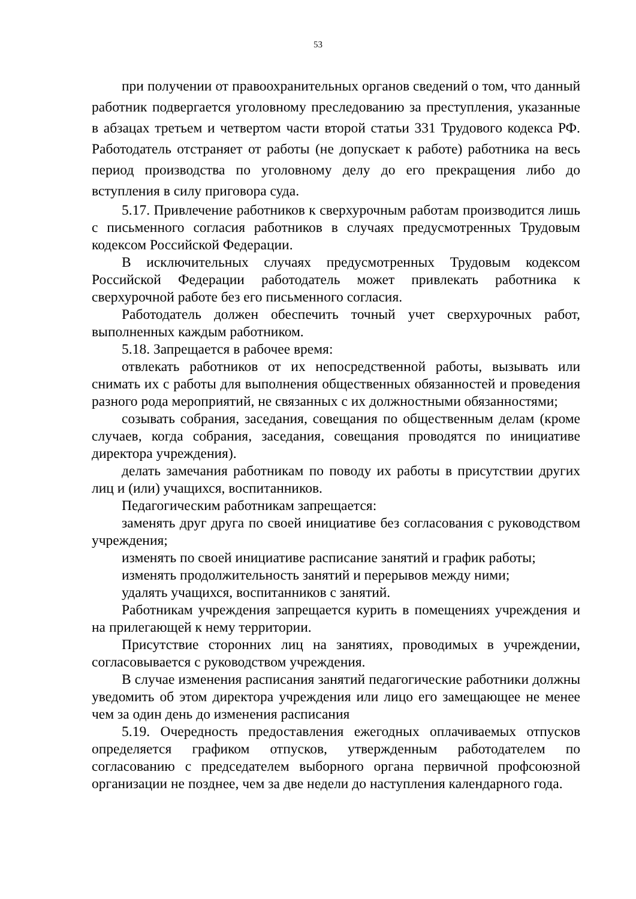53
при получении от правоохранительных органов сведений о том, что данный работник подвергается уголовному преследованию за преступления, указанные в абзацах третьем и четвертом части второй статьи 331 Трудового кодекса РФ. Работодатель отстраняет от работы (не допускает к работе) работника на весь период производства по уголовному делу до его прекращения либо до вступления в силу приговора суда.
5.17. Привлечение работников к сверхурочным работам производится лишь с письменного согласия работников в случаях предусмотренных Трудовым кодексом Российской Федерации.
В исключительных случаях предусмотренных Трудовым кодексом Российской Федерации работодатель может привлекать работника к сверхурочной работе без его письменного согласия.
Работодатель должен обеспечить точный учет сверхурочных работ, выполненных каждым работником.
5.18. Запрещается в рабочее время:
отвлекать работников от их непосредственной работы, вызывать или снимать их с работы для выполнения общественных обязанностей и проведения разного рода мероприятий, не связанных с их должностными обязанностями;
созывать собрания, заседания, совещания по общественным делам (кроме случаев, когда собрания, заседания, совещания проводятся по инициативе директора учреждения).
делать замечания работникам по поводу их работы в присутствии других лиц и (или) учащихся, воспитанников.
Педагогическим работникам запрещается:
заменять друг друга по своей инициативе без согласования с руководством учреждения;
изменять по своей инициативе расписание занятий и график работы;
изменять продолжительность занятий и перерывов между ними;
удалять учащихся, воспитанников с занятий.
Работникам учреждения запрещается курить в помещениях учреждения и на прилегающей к нему территории.
Присутствие сторонних лиц на занятиях, проводимых в учреждении, согласовывается с руководством учреждения.
В случае изменения расписания занятий педагогические работники должны уведомить об этом директора учреждения или лицо его замещающее не менее чем за один день до изменения расписания
5.19. Очередность предоставления ежегодных оплачиваемых отпусков определяется графиком отпусков, утвержденным работодателем по согласованию с председателем выборного органа первичной профсоюзной организации не позднее, чем за две недели до наступления календарного года.